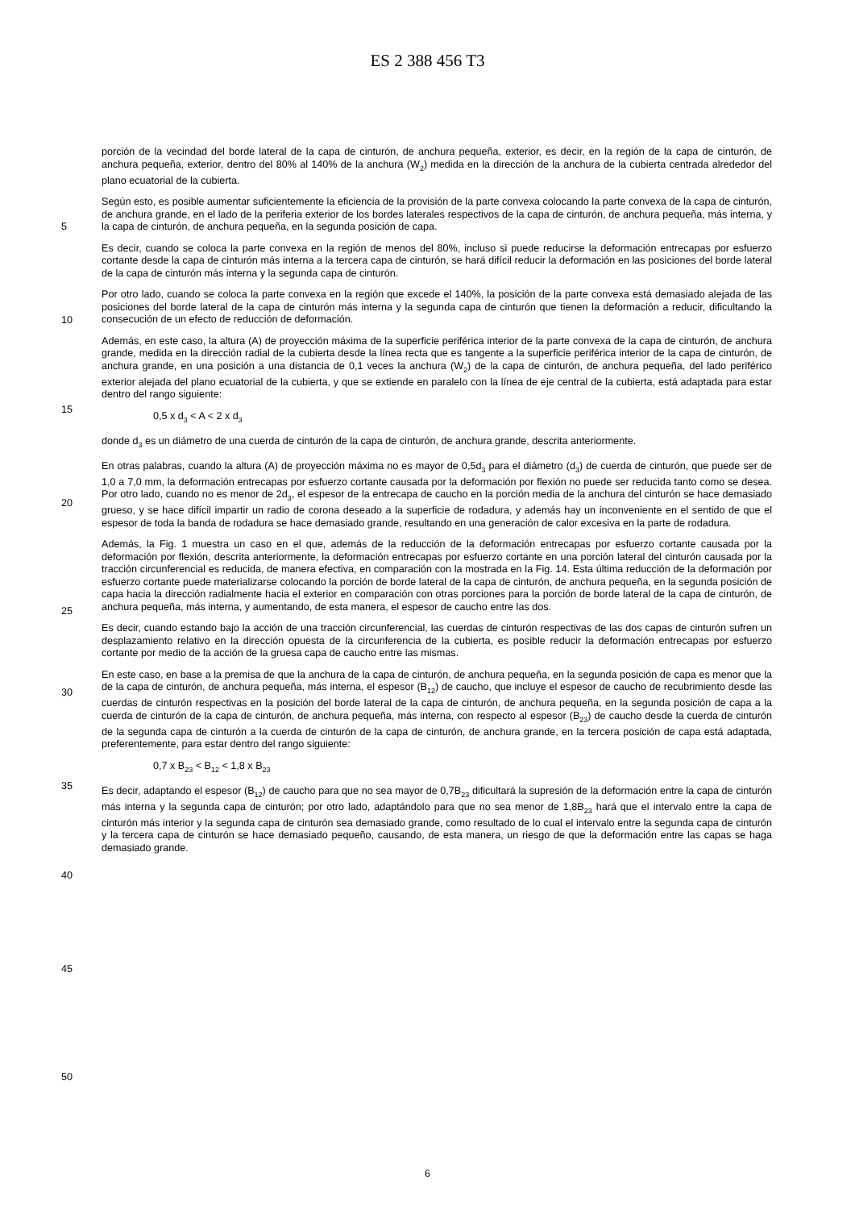ES 2 388 456 T3
porción de la vecindad del borde lateral de la capa de cinturón, de anchura pequeña, exterior, es decir, en la región de la capa de cinturón, de anchura pequeña, exterior, dentro del 80% al 140% de la anchura (W<sub>2</sub>) medida en la dirección de la anchura de la cubierta centrada alrededor del plano ecuatorial de la cubierta.
Según esto, es posible aumentar suficientemente la eficiencia de la provisión de la parte convexa colocando la parte convexa de la capa de cinturón, de anchura grande, en el lado de la periferia exterior de los bordes laterales respectivos de la capa de cinturón, de anchura pequeña, más interna, y la capa de cinturón, de anchura pequeña, en la segunda posición de capa.
5
Es decir, cuando se coloca la parte convexa en la región de menos del 80%, incluso si puede reducirse la deformación entrecapas por esfuerzo cortante desde la capa de cinturón más interna a la tercera capa de cinturón, se hará difícil reducir la deformación en las posiciones del borde lateral de la capa de cinturón más interna y la segunda capa de cinturón.
10
Por otro lado, cuando se coloca la parte convexa en la región que excede el 140%, la posición de la parte convexa está demasiado alejada de las posiciones del borde lateral de la capa de cinturón más interna y la segunda capa de cinturón que tienen la deformación a reducir, dificultando la consecución de un efecto de reducción de deformación.
Además, en este caso, la altura (A) de proyección máxima de la superficie periférica interior de la parte convexa de la capa de cinturón, de anchura grande, medida en la dirección radial de la cubierta desde la línea recta que es tangente a la superficie periférica interior de la capa de cinturón, de anchura grande, en una posición a una distancia de 0,1 veces la anchura (W<sub>2</sub>) de la capa de cinturón, de anchura pequeña, del lado periférico exterior alejada del plano ecuatorial de la cubierta, y que se extiende en paralelo con la línea de eje central de la cubierta, está adaptada para estar dentro del rango siguiente:
15
20
0,5 x d<sub>3</sub> < A < 2 x d<sub>3</sub>
donde d<sub>3</sub> es un diámetro de una cuerda de cinturón de la capa de cinturón, de anchura grande, descrita anteriormente.
En otras palabras, cuando la altura (A) de proyección máxima no es mayor de 0,5d<sub>3</sub> para el diámetro (d<sub>3</sub>) de cuerda de cinturón, que puede ser de 1,0 a 7,0 mm, la deformación entrecapas por esfuerzo cortante causada por la deformación por flexión no puede ser reducida tanto como se desea. Por otro lado, cuando no es menor de 2d<sub>3</sub>, el espesor de la entrecapa de caucho en la porción media de la anchura del cinturón se hace demasiado grueso, y se hace difícil impartir un radio de corona deseado a la superficie de rodadura, y además hay un inconveniente en el sentido de que el espesor de toda la banda de rodadura se hace demasiado grande, resultando en una generación de calor excesiva en la parte de rodadura.
25
Además, la Fig. 1 muestra un caso en el que, además de la reducción de la deformación entrecapas por esfuerzo cortante causada por la deformación por flexión, descrita anteriormente, la deformación entrecapas por esfuerzo cortante en una porción lateral del cinturón causada por la tracción circunferencial es reducida, de manera efectiva, en comparación con la mostrada en la Fig. 14. Esta última reducción de la deformación por esfuerzo cortante puede materializarse colocando la porción de borde lateral de la capa de cinturón, de anchura pequeña, en la segunda posición de capa hacia la dirección radialmente hacia el exterior en comparación con otras porciones para la porción de borde lateral de la capa de cinturón, de anchura pequeña, más interna, y aumentando, de esta manera, el espesor de caucho entre las dos.
30
35
Es decir, cuando estando bajo la acción de una tracción circunferencial, las cuerdas de cinturón respectivas de las dos capas de cinturón sufren un desplazamiento relativo en la dirección opuesta de la circunferencia de la cubierta, es posible reducir la deformación entrecapas por esfuerzo cortante por medio de la acción de la gruesa capa de caucho entre las mismas.
En este caso, en base a la premisa de que la anchura de la capa de cinturón, de anchura pequeña, en la segunda posición de capa es menor que la de la capa de cinturón, de anchura pequeña, más interna, el espesor (B<sub>12</sub>) de caucho, que incluye el espesor de caucho de recubrimiento desde las cuerdas de cinturón respectivas en la posición del borde lateral de la capa de cinturón, de anchura pequeña, en la segunda posición de capa a la cuerda de cinturón de la capa de cinturón, de anchura pequeña, más interna, con respecto al espesor (B<sub>23</sub>) de caucho desde la cuerda de cinturón de la segunda capa de cinturón a la cuerda de cinturón de la capa de cinturón, de anchura grande, en la tercera posición de capa está adaptada, preferentemente, para estar dentro del rango siguiente:
40
45
0,7 x B<sub>23</sub> < B<sub>12</sub> < 1,8 x B<sub>23</sub>
Es decir, adaptando el espesor (B<sub>12</sub>) de caucho para que no sea mayor de 0,7B<sub>23</sub> dificultará la supresión de la deformación entre la capa de cinturón más interna y la segunda capa de cinturón; por otro lado, adaptándolo para que no sea menor de 1,8B<sub>23</sub> hará que el intervalo entre la capa de cinturón más interior y la segunda capa de cinturón sea demasiado grande, como resultado de lo cual el intervalo entre la segunda capa de cinturón y la tercera capa de cinturón se hace demasiado pequeño, causando, de esta manera, un riesgo de que la deformación entre las capas se haga demasiado grande.
50
6